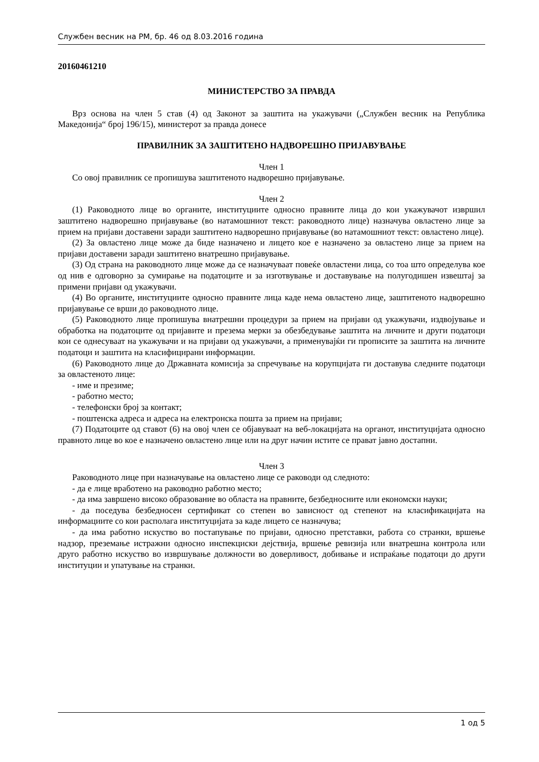Службен весник на РМ, бр. 46 од 8.03.2016 година
20160461210
МИНИСТЕРСТВО ЗА ПРАВДА
Врз основа на член 5 став (4) од Законот за заштита на укажувачи („Службен весник на Република Македонија“ број 196/15), министерот за правда донесе
ПРАВИЛНИК ЗА ЗАШТИТЕНО НАДВОРЕШНО ПРИЈАВУВАЊЕ
Член 1
Со овој правилник се пропишува заштитеното надворешно пријавување.
Член 2
(1) Раководното лице во органите, институциите односно правните лица до кои укажувачот извршил заштитено надворешно пријавување (во натамошниот текст: раководното лице) назначува овластено лице за прием на пријави доставени заради заштитено надворешно пријавување (во натамошниот текст: овластено лице).
(2) За овластено лице може да биде назначено и лицето кое е назначено за овластено лице за прием на пријави доставени заради заштитено внатрешно пријавување.
(3) Од страна на раководното лице може да се назначуваат повеќе овластени лица, со тоа што определува кое од нив е одговорно за сумирање на податоците и за изготвување и доставување на полугодишен извештај за примени пријави од укажувачи.
(4) Во органите, институциите односно правните лица каде нема овластено лице, заштитеното надворешно пријавување се врши до раководното лице.
(5) Раководното лице пропишува внатрешни процедури за прием на пријави од укажувачи, издвојување и обработка на податоците од пријавите и презема мерки за обезбедување заштита на личните и други податоци кои се однесуваат на укажувачи и на пријави од укажувачи, а применувајќи ги прописите за заштита на личните податоци и заштита на класифицирани информации.
(6) Раководното лице до Државната комисија за спречување на корупцијата ги доставува следните податоци за овластеното лице:
- име и презиме;
- работно место;
- телефонски број за контакт;
- поштенска адреса и адреса на електронска пошта за прием на пријави;
(7) Податоците од ставот (6) на овој член се објавуваат на веб-локацијата на органот, институцијата односно правното лице во кое е назначено овластено лице или на друг начин истите се прават јавно достапни.
Член 3
Раководното лице при назначување на овластено лице се раководи од следното:
- да е лице вработено на раководно работно место;
- да има завршено високо образование во областа на правните, безбедносните или економски науки;
- да поседува безбедносен сертификат со степен во зависност од степенот на класификацијата на информациите со кои располага институцијата за каде лицето се назначува;
- да има работно искуство во постапување по пријави, односно претставки, работа со странки, вршење надзор, преземање истражни односно инспекциски дејствија, вршење ревизија или внатрешна контрола или друго работно искуство во извршување должности во доверливост, добивање и испраќање податоци до други институции и упатување на странки.
1 од 5